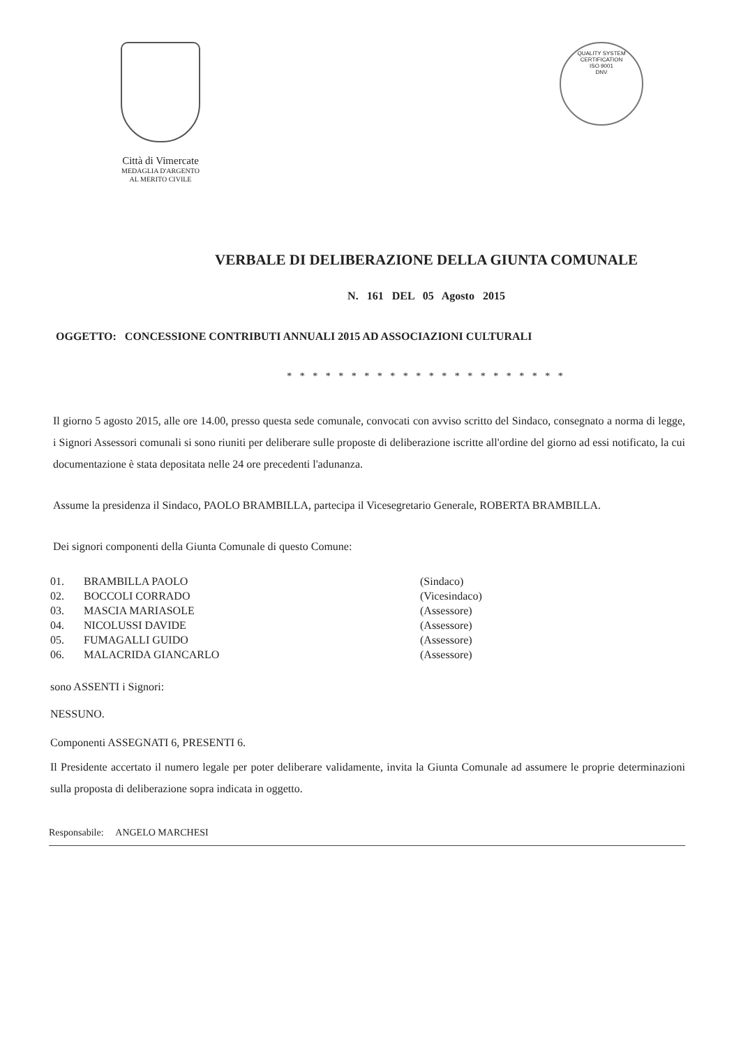Città di Vimercate
MEDAGLIA D'ARGENTO
AL MERITO CIVILE
QUALITY SYSTEM CERTIFICATION
ISO 9001
DNV
VERBALE DI DELIBERAZIONE DELLA GIUNTA COMUNALE
N. 161 DEL 05 Agosto 2015
OGGETTO: CONCESSIONE CONTRIBUTI ANNUALI 2015 AD ASSOCIAZIONI CULTURALI
* * * * * * * * * * * * * * * * * * * * * *
Il giorno 5 agosto 2015, alle ore 14.00, presso questa sede comunale, convocati con avviso scritto del Sindaco, consegnato a norma di legge, i Signori Assessori comunali si sono riuniti per deliberare sulle proposte di deliberazione iscritte all'ordine del giorno ad essi notificato, la cui documentazione è stata depositata nelle 24 ore precedenti l'adunanza.
Assume la presidenza il Sindaco, PAOLO BRAMBILLA, partecipa il Vicesegretario Generale, ROBERTA BRAMBILLA.
Dei signori componenti della Giunta Comunale di questo Comune:
01. BRAMBILLA PAOLO (Sindaco)
02. BOCCOLI CORRADO (Vicesindaco)
03. MASCIA MARIASOLE (Assessore)
04. NICOLUSSI DAVIDE (Assessore)
05. FUMAGALLI GUIDO (Assessore)
06. MALACRIDA GIANCARLO (Assessore)
sono ASSENTI i Signori:
NESSUNO.
Componenti ASSEGNATI 6, PRESENTI 6.
Il Presidente accertato il numero legale per poter deliberare validamente, invita la Giunta Comunale ad assumere le proprie determinazioni sulla proposta di deliberazione sopra indicata in oggetto.
Responsabile: ANGELO MARCHESI